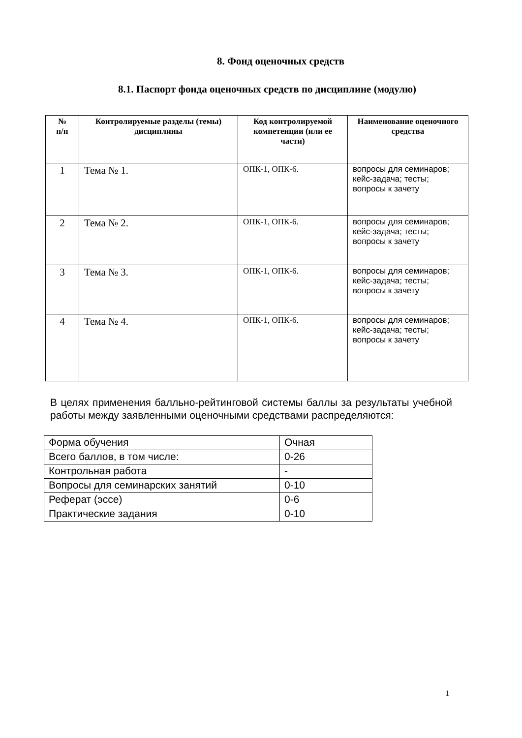8. Фонд оценочных средств
8.1. Паспорт фонда оценочных средств по дисциплине (модулю)
| № п/п | Контролируемые разделы (темы) дисциплины | Код контролируемой компетенции (или ее части) | Наименование оценочного средства |
| --- | --- | --- | --- |
| 1 | Тема № 1. | ОПК-1, ОПК-6. | вопросы для семинаров; кейс-задача; тесты; вопросы к зачету |
| 2 | Тема № 2. | ОПК-1, ОПК-6. | вопросы для семинаров; кейс-задача; тесты; вопросы к зачету |
| 3 | Тема № 3. | ОПК-1, ОПК-6. | вопросы для семинаров; кейс-задача; тесты; вопросы к зачету |
| 4 | Тема № 4. | ОПК-1, ОПК-6. | вопросы для семинаров; кейс-задача; тесты; вопросы к зачету |
В целях применения балльно-рейтинговой системы баллы за результаты учебной работы между заявленными оценочными средствами распределяются:
| Форма обучения | Очная |
| Всего баллов, в том числе: | 0-26 |
| Контрольная работа | - |
| Вопросы для семинарских занятий | 0-10 |
| Реферат (эссе) | 0-6 |
| Практические задания | 0-10 |
1